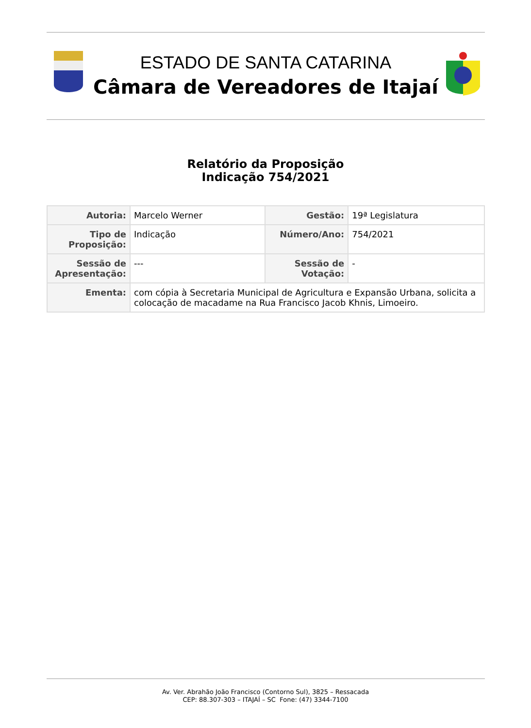ESTADO DE SANTA CATARINA
Câmara de Vereadores de Itajaí
Relatório da Proposição
Indicação 754/2021
| Autoria: | Marcelo Werner | Gestão: | 19ª Legislatura |
| Tipo de Proposição: | Indicação | Número/Ano: | 754/2021 |
| Sessão de Apresentação: | --- | Sessão de Votação: | - |
| Ementa: | com cópia à Secretaria Municipal de Agricultura e Expansão Urbana, solicita a colocação de macadame na Rua Francisco Jacob Khnis, Limoeiro. | | |
Av. Ver. Abrahão João Francisco (Contorno Sul), 3825 – Ressacada
CEP: 88.307-303 – ITAJAÍ – SC Fone: (47) 3344-7100